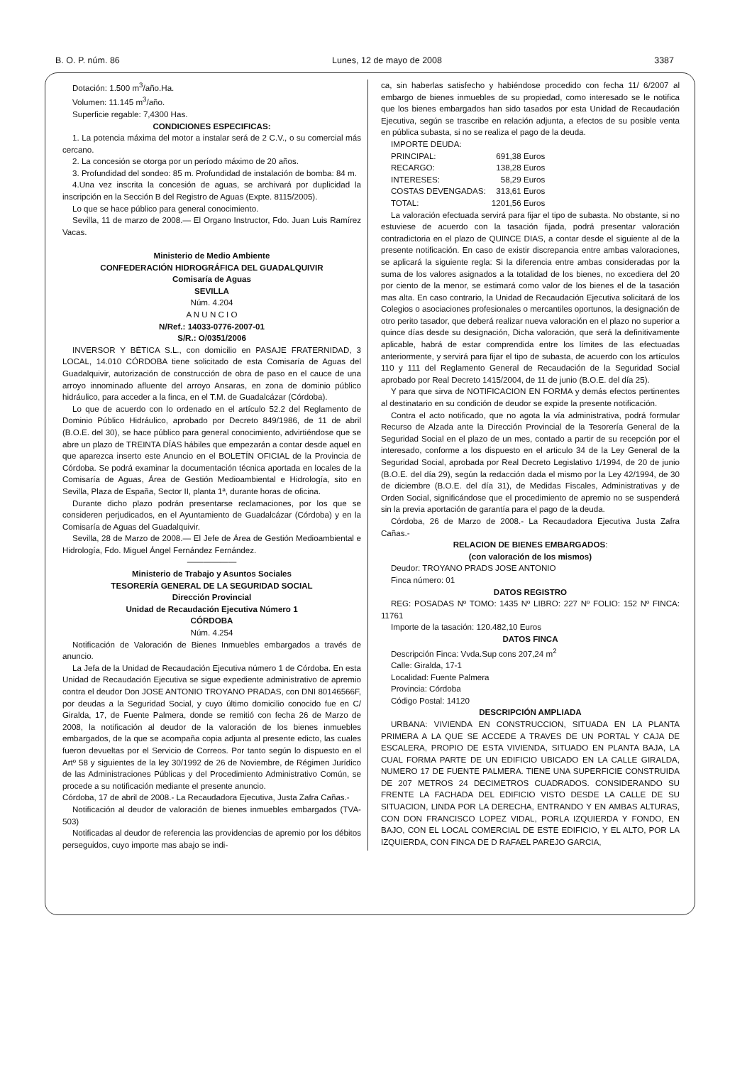B. O. P. núm. 86 Lunes, 12 de mayo de 2008 3387
Dotación: 1.500 m<sup>3</sup>/año.Ha.
Volumen: 11.145 m<sup>3</sup>/año.
Superficie regable: 7,4300 Has.
CONDICIONES ESPECIFICAS:
1. La potencia máxima del motor a instalar será de 2 C.V., o su comercial más cercano.
2. La concesión se otorga por un período máximo de 20 años.
3. Profundidad del sondeo: 85 m. Profundidad de instalación de bomba: 84 m.
4.Una vez inscrita la concesión de aguas, se archivará por duplicidad la inscripción en la Sección B del Registro de Aguas (Expte. 8115/2005).
Lo que se hace público para general conocimiento.
Sevilla, 11 de marzo de 2008.— El Organo Instructor, Fdo. Juan Luis Ramírez Vacas.
Ministerio de Medio Ambiente
CONFEDERACIÓN HIDROGRÁFICA DEL GUADALQUIVIR
Comisaría de Aguas
SEVILLA
Núm. 4.204
A N U N C I O
N/Ref.: 14033-0776-2007-01
S/R.: O/0351/2006
INVERSOR Y BÉTICA S.L., con domicilio en PASAJE FRATERNIDAD, 3 LOCAL, 14.010 CÓRDOBA tiene solicitado de esta Comisaría de Aguas del Guadalquivir, autorización de construcción de obra de paso en el cauce de una arroyo innominado afluente del arroyo Ansaras, en zona de dominio público hidráulico, para acceder a la finca, en el T.M. de Guadalcázar (Córdoba).
Lo que de acuerdo con lo ordenado en el artículo 52.2 del Reglamento de Dominio Público Hidráulico, aprobado por Decreto 849/1986, de 11 de abril (B.O.E. del 30), se hace público para general conocimiento, advirtiéndose que se abre un plazo de TREINTA DÍAS hábiles que empezarán a contar desde aquel en que aparezca inserto este Anuncio en el BOLETÍN OFICIAL de la Provincia de Córdoba. Se podrá examinar la documentación técnica aportada en locales de la Comisaría de Aguas, Área de Gestión Medioambiental e Hidrología, sito en Sevilla, Plaza de España, Sector II, planta 1ª, durante horas de oficina.
Durante dicho plazo podrán presentarse reclamaciones, por los que se consideren perjudicados, en el Ayuntamiento de Guadalcázar (Córdoba) y en la Comisaría de Aguas del Guadalquivir.
Sevilla, 28 de Marzo de 2008.— El Jefe de Área de Gestión Medioambiental e Hidrología, Fdo. Miguel Ángel Fernández Fernández.
——————
Ministerio de Trabajo y Asuntos Sociales
TESORERÍA GENERAL DE LA SEGURIDAD SOCIAL
Dirección Provincial
Unidad de Recaudación Ejecutiva Número 1
CÓRDOBA
Núm. 4.254
Notificación de Valoración de Bienes Inmuebles embargados a través de anuncio.
La Jefa de la Unidad de Recaudación Ejecutiva número 1 de Córdoba. En esta Unidad de Recaudación Ejecutiva se sigue expediente administrativo de apremio contra el deudor Don JOSE ANTONIO TROYANO PRADAS, con DNI 80146566F, por deudas a la Seguridad Social, y cuyo último domicilio conocido fue en C/ Giralda, 17, de Fuente Palmera, donde se remitió con fecha 26 de Marzo de 2008, la notificación al deudor de la valoración de los bienes inmuebles embargados, de la que se acompaña copia adjunta al presente edicto, las cuales fueron devueltas por el Servicio de Correos. Por tanto según lo dispuesto en el Artº 58 y siguientes de la ley 30/1992 de 26 de Noviembre, de Régimen Jurídico de las Administraciones Públicas y del Procedimiento Administrativo Común, se procede a su notificación mediante el presente anuncio.
Córdoba, 17 de abril de 2008.- La Recaudadora Ejecutiva, Justa Zafra Cañas.-
Notificación al deudor de valoración de bienes inmuebles embargados (TVA-503)
Notificadas al deudor de referencia las providencias de apremio por los débitos perseguidos, cuyo importe mas abajo se indi-
ca, sin haberlas satisfecho y habiéndose procedido con fecha 11/ 6/2007 al embargo de bienes inmuebles de su propiedad, como interesado se le notifica que los bienes embargados han sido tasados por esta Unidad de Recaudación Ejecutiva, según se trascribe en relación adjunta, a efectos de su posible venta en pública subasta, si no se realiza el pago de la deuda.
IMPORTE DEUDA:
| PRINCIPAL: | 691,38 Euros |
| RECARGO: | 138,28 Euros |
| INTERESES: | 58,29 Euros |
| COSTAS DEVENGADAS: | 313,61 Euros |
| TOTAL: | 1201,56 Euros |
La valoración efectuada servirá para fijar el tipo de subasta. No obstante, si no estuviese de acuerdo con la tasación fijada, podrá presentar valoración contradictoria en el plazo de QUINCE DIAS, a contar desde el siguiente al de la presente notificación. En caso de existir discrepancia entre ambas valoraciones, se aplicará la siguiente regla: Si la diferencia entre ambas consideradas por la suma de los valores asignados a la totalidad de los bienes, no excediera del 20 por ciento de la menor, se estimará como valor de los bienes el de la tasación mas alta. En caso contrario, la Unidad de Recaudación Ejecutiva solicitará de los Colegios o asociaciones profesionales o mercantiles oportunos, la designación de otro perito tasador, que deberá realizar nueva valoración en el plazo no superior a quince días desde su designación, Dicha valoración, que será la definitivamente aplicable, habrá de estar comprendida entre los límites de las efectuadas anteriormente, y servirá para fijar el tipo de subasta, de acuerdo con los artículos 110 y 111 del Reglamento General de Recaudación de la Seguridad Social aprobado por Real Decreto 1415/2004, de 11 de junio (B.O.E. del día 25).
Y para que sirva de NOTIFICACION EN FORMA y demás efectos pertinentes al destinatario en su condición de deudor se expide la presente notificación.
Contra el acto notificado, que no agota la vía administrativa, podrá formular Recurso de Alzada ante la Dirección Provincial de la Tesorería General de la Seguridad Social en el plazo de un mes, contado a partir de su recepción por el interesado, conforme a los dispuesto en el articulo 34 de la Ley General de la Seguridad Social, aprobada por Real Decreto Legislativo 1/1994, de 20 de junio (B.O.E. del día 29), según la redacción dada el mismo por la Ley 42/1994, de 30 de diciembre (B.O.E. del día 31), de Medidas Fiscales, Administrativas y de Orden Social, significándose que el procedimiento de apremio no se suspenderá sin la previa aportación de garantía para el pago de la deuda.
Córdoba, 26 de Marzo de 2008.- La Recaudadora Ejecutiva Justa Zafra Cañas.-
RELACION DE BIENES EMBARGADOS:
(con valoración de los mismos)
Deudor: TROYANO PRADS JOSE ANTONIO
Finca número: 01
DATOS REGISTRO
REG: POSADAS Nº TOMO: 1435 Nº LIBRO: 227 Nº FOLIO: 152 Nº FINCA: 11761
Importe de la tasación: 120.482,10 Euros
DATOS FINCA
Descripción Finca: Vvda.Sup cons 207,24 m<sup>2</sup>
Calle: Giralda, 17-1
Localidad: Fuente Palmera
Provincia: Córdoba
Código Postal: 14120
DESCRIPCIÓN AMPLIADA
URBANA: VIVIENDA EN CONSTRUCCION, SITUADA EN LA PLANTA PRIMERA A LA QUE SE ACCEDE A TRAVES DE UN PORTAL Y CAJA DE ESCALERA, PROPIO DE ESTA VIVIENDA, SITUADO EN PLANTA BAJA, LA CUAL FORMA PARTE DE UN EDIFICIO UBICADO EN LA CALLE GIRALDA, NUMERO 17 DE FUENTE PALMERA. TIENE UNA SUPERFICIE CONSTRUIDA DE 207 METROS 24 DECIMETROS CUADRADOS. CONSIDERANDO SU FRENTE LA FACHADA DEL EDIFICIO VISTO DESDE LA CALLE DE SU SITUACION, LINDA POR LA DERECHA, ENTRANDO Y EN AMBAS ALTURAS, CON DON FRANCISCO LOPEZ VIDAL, PORLA IZQUIERDA Y FONDO, EN BAJO, CON EL LOCAL COMERCIAL DE ESTE EDIFICIO, Y EL ALTO, POR LA IZQUIERDA, CON FINCA DE D RAFAEL PAREJO GARCIA,